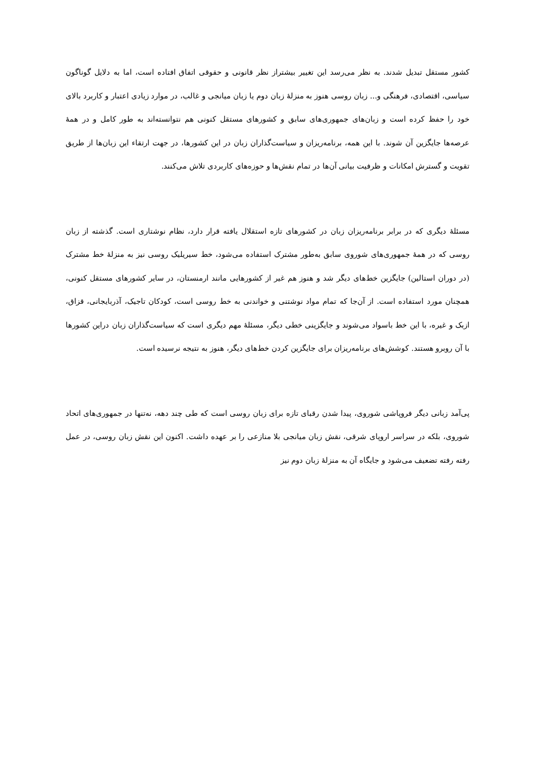کشور مستقل تبدیل شدند. به نظر می‌رسد این تغییر بیشتراز نظر قانونی و حقوقی اتفاق افتاده است، اما به دلایل گوناگون سیاسی، اقتصادی، فرهنگی و... زبان روسی هنوز به منزلۀ زبان دوم یا زبان میانجی و غالب، در موارد زیادی اعتبار و کاربرد بالای خود را حفظ کرده است و زبان‌های جمهوری‌های سابق و کشورهای مستقل کنونی هم نتوانسته‌اند به طور کامل و در همۀ عرصه‌ها جایگزین آن شوند. با این همه، برنامه‌ریزان و سیاست‌گذاران زبان در این کشورها، در جهت ارتقاء این زبان‌ها از طریق تقویت و گسترش امکانات و ظرفیت بیانی آن‌ها در تمام نقش‌ها و حوزه‌های کاربردی تلاش می‌کنند.
مسئلۀ دیگری که در برابر برنامه‌ریزان زبان در کشورهای تازه استقلال یافته قرار دارد، نظام نوشتاری است. گذشته از زبان روسی که در همۀ جمهوری‌های شوروی سابق به‌طور مشترک استفاده می‌شود، خط سیریلیک روسی نیز به منزلۀ خط مشترک (در دوران استالین) جایگزین خط‌های دیگر شد و هنوز هم غیر از کشورهایی مانند ارمنستان، در سایر کشورهای مستقل کنونی، همچنان مورد استفاده است. از آن‌جا که تمام مواد نوشتنی و خواندنی به خط روسی است، کودکان تاجیک، آذربایجانی، قزاق، ازبک و غیره، با این خط باسواد می‌شوند و جایگزینی خطی دیگر، مسئلۀ مهم دیگری است که سیاست‌گذاران زبان دراین کشورها با آن روبرو هستند. کوشش‌های برنامه‌ریزان برای جایگزین کردن خط‌های دیگر، هنوز به نتیجه نرسیده است.
پی‌آمد زبانی دیگر فروپاشی شوروی، پیدا شدن رقبای تازه برای زبان روسی است که طی چند دهه، نه‌تنها در جمهوری‌های اتحاد شوروی، بلکه در سراسر اروپای شرقی، نقش زبان میانجی بلا منازعی را بر عهده داشت. اکنون این نقش زبان روسی، در عمل رفته رفته تضعیف می‌شود و جایگاه آن به منزلۀ زبان دوم نیز